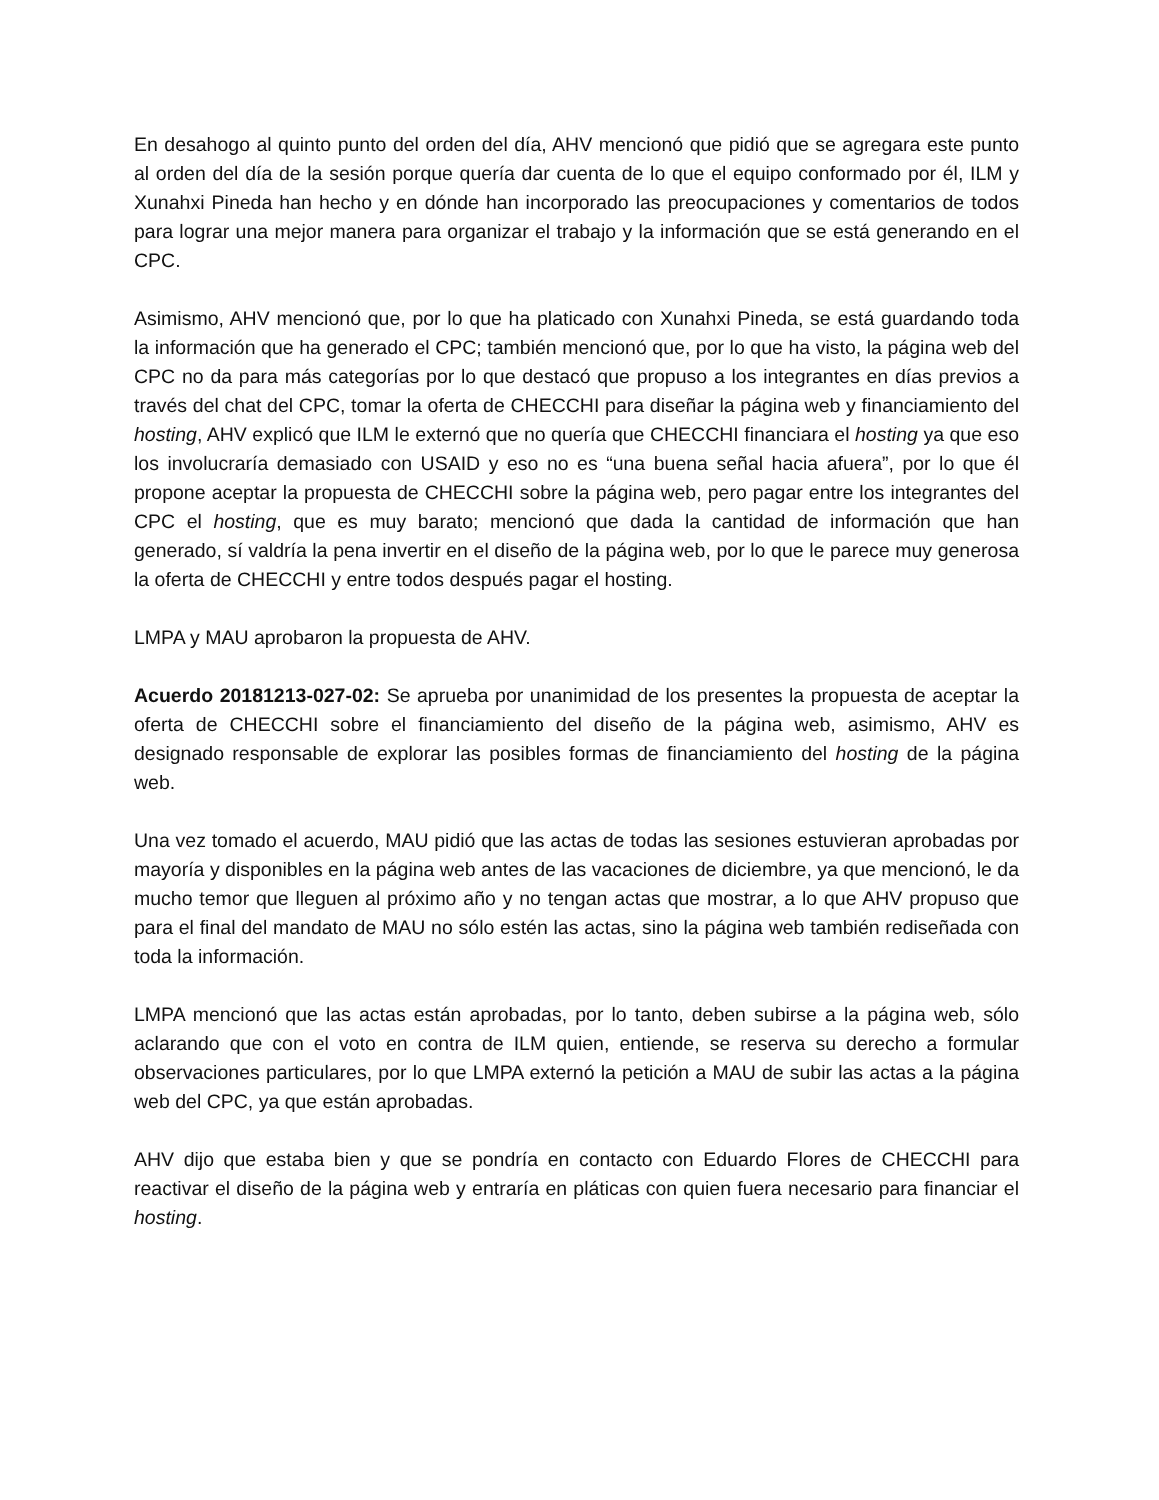En desahogo al quinto punto del orden del día, AHV mencionó que pidió que se agregara este punto al orden del día de la sesión porque quería dar cuenta de lo que el equipo conformado por él, ILM y Xunahxi Pineda han hecho y en dónde han incorporado las preocupaciones y comentarios de todos para lograr una mejor manera para organizar el trabajo y la información que se está generando en el CPC.
Asimismo, AHV mencionó que, por lo que ha platicado con Xunahxi Pineda, se está guardando toda la información que ha generado el CPC; también mencionó que, por lo que ha visto, la página web del CPC no da para más categorías por lo que destacó que propuso a los integrantes en días previos a través del chat del CPC, tomar la oferta de CHECCHI para diseñar la página web y financiamiento del hosting, AHV explicó que ILM le externó que no quería que CHECCHI financiara el hosting ya que eso los involucraría demasiado con USAID y eso no es “una buena señal hacia afuera”, por lo que él propone aceptar la propuesta de CHECCHI sobre la página web, pero pagar entre los integrantes del CPC el hosting, que es muy barato; mencionó que dada la cantidad de información que han generado, sí valdría la pena invertir en el diseño de la página web, por lo que le parece muy generosa la oferta de CHECCHI y entre todos después pagar el hosting.
LMPA y MAU aprobaron la propuesta de AHV.
Acuerdo 20181213-027-02: Se aprueba por unanimidad de los presentes la propuesta de aceptar la oferta de CHECCHI sobre el financiamiento del diseño de la página web, asimismo, AHV es designado responsable de explorar las posibles formas de financiamiento del hosting de la página web.
Una vez tomado el acuerdo, MAU pidió que las actas de todas las sesiones estuvieran aprobadas por mayoría y disponibles en la página web antes de las vacaciones de diciembre, ya que mencionó, le da mucho temor que lleguen al próximo año y no tengan actas que mostrar, a lo que AHV propuso que para el final del mandato de MAU no sólo estén las actas, sino la página web también rediseñada con toda la información.
LMPA mencionó que las actas están aprobadas, por lo tanto, deben subirse a la página web, sólo aclarando que con el voto en contra de ILM quien, entiende, se reserva su derecho a formular observaciones particulares, por lo que LMPA externó la petición a MAU de subir las actas a la página web del CPC, ya que están aprobadas.
AHV dijo que estaba bien y que se pondría en contacto con Eduardo Flores de CHECCHI para reactivar el diseño de la página web y entraría en pláticas con quien fuera necesario para financiar el hosting.